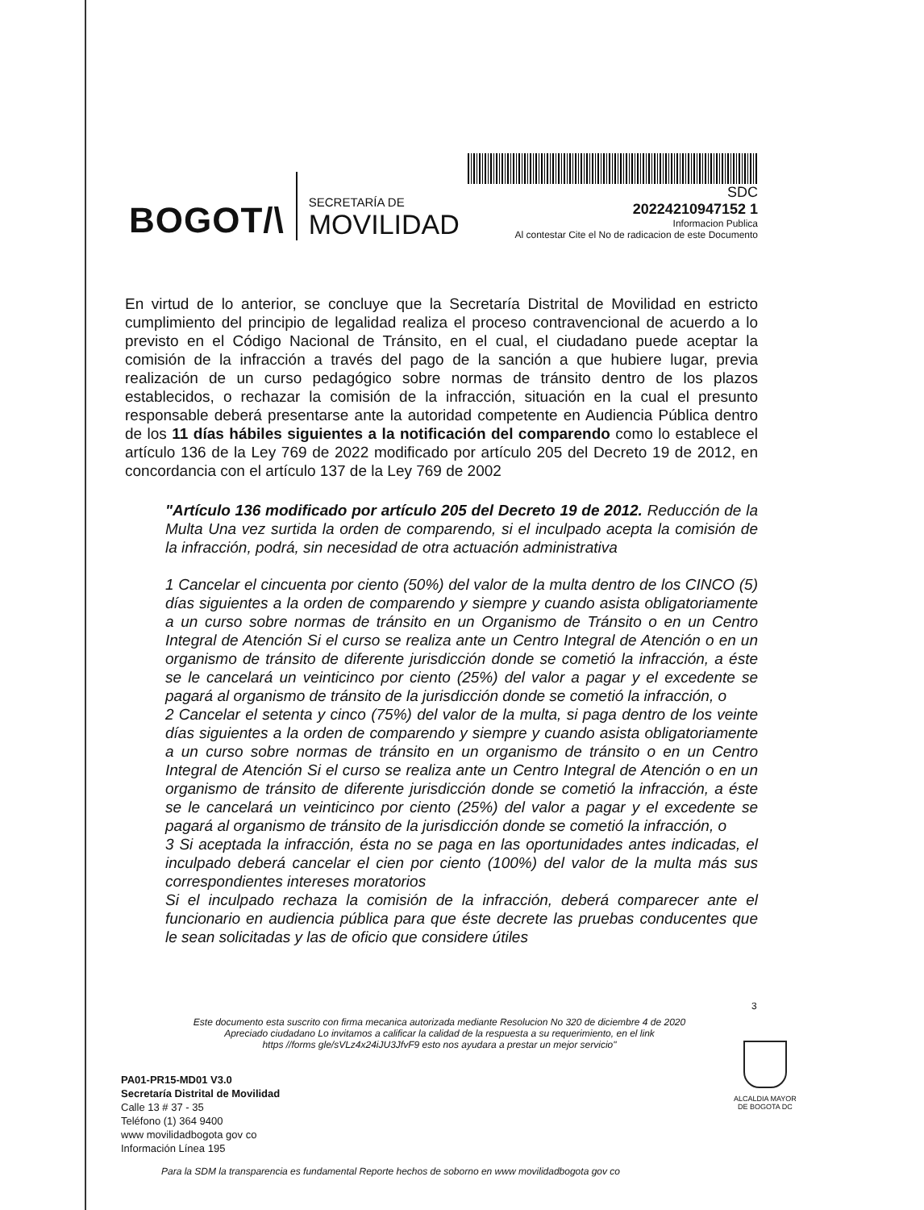BOGOT/\
SECRETARÍA DE
MOVILIDAD
SDC
20224210947152 1
Informacion Publica
Al contestar Cite el No de radicacion de este Documento
En virtud de lo anterior, se concluye que la Secretaría Distrital de Movilidad en estricto cumplimiento del principio de legalidad realiza el proceso contravencional de acuerdo a lo previsto en el Código Nacional de Tránsito, en el cual, el ciudadano puede aceptar la comisión de la infracción a través del pago de la sanción a que hubiere lugar, previa realización de un curso pedagógico sobre normas de tránsito dentro de los plazos establecidos, o rechazar la comisión de la infracción, situación en la cual el presunto responsable deberá presentarse ante la autoridad competente en Audiencia Pública dentro de los 11 días hábiles siguientes a la notificación del comparendo como lo establece el artículo 136 de la Ley 769 de 2022 modificado por artículo 205 del Decreto 19 de 2012, en concordancia con el artículo 137 de la Ley 769 de 2002
"Artículo 136 modificado por artículo 205 del Decreto 19 de 2012. Reducción de la Multa Una vez surtida la orden de comparendo, si el inculpado acepta la comisión de la infracción, podrá, sin necesidad de otra actuación administrativa
1 Cancelar el cincuenta por ciento (50%) del valor de la multa dentro de los CINCO (5) días siguientes a la orden de comparendo y siempre y cuando asista obligatoriamente a un curso sobre normas de tránsito en un Organismo de Tránsito o en un Centro Integral de Atención Si el curso se realiza ante un Centro Integral de Atención o en un organismo de tránsito de diferente jurisdicción donde se cometió la infracción, a éste se le cancelará un veinticinco por ciento (25%) del valor a pagar y el excedente se pagará al organismo de tránsito de la jurisdicción donde se cometió la infracción, o
2 Cancelar el setenta y cinco (75%) del valor de la multa, si paga dentro de los veinte días siguientes a la orden de comparendo y siempre y cuando asista obligatoriamente a un curso sobre normas de tránsito en un organismo de tránsito o en un Centro Integral de Atención Si el curso se realiza ante un Centro Integral de Atención o en un organismo de tránsito de diferente jurisdicción donde se cometió la infracción, a éste se le cancelará un veinticinco por ciento (25%) del valor a pagar y el excedente se pagará al organismo de tránsito de la jurisdicción donde se cometió la infracción, o
3 Si aceptada la infracción, ésta no se paga en las oportunidades antes indicadas, el inculpado deberá cancelar el cien por ciento (100%) del valor de la multa más sus correspondientes intereses moratorios
Si el inculpado rechaza la comisión de la infracción, deberá comparecer ante el funcionario en audiencia pública para que éste decrete las pruebas conducentes que le sean solicitadas y las de oficio que considere útiles
3
Este documento esta suscrito con firma mecanica autorizada mediante Resolucion No 320 de diciembre 4 de 2020
Apreciado ciudadano Lo invitamos a calificar la calidad de la respuesta a su requerimiento, en el link
https //forms gle/sVLz4x24iJU3JfvF9 esto nos ayudara a prestar un mejor servicio"
PA01-PR15-MD01 V3.0
Secretaría Distrital de Movilidad
Calle 13 # 37 - 35
Teléfono (1) 364 9400
www movilidadbogota gov co
Información Línea 195
ALCALDIA MAYOR
DE BOGOTA DC
Para la SDM la transparencia es fundamental Reporte hechos de soborno en www movilidadbogota gov co